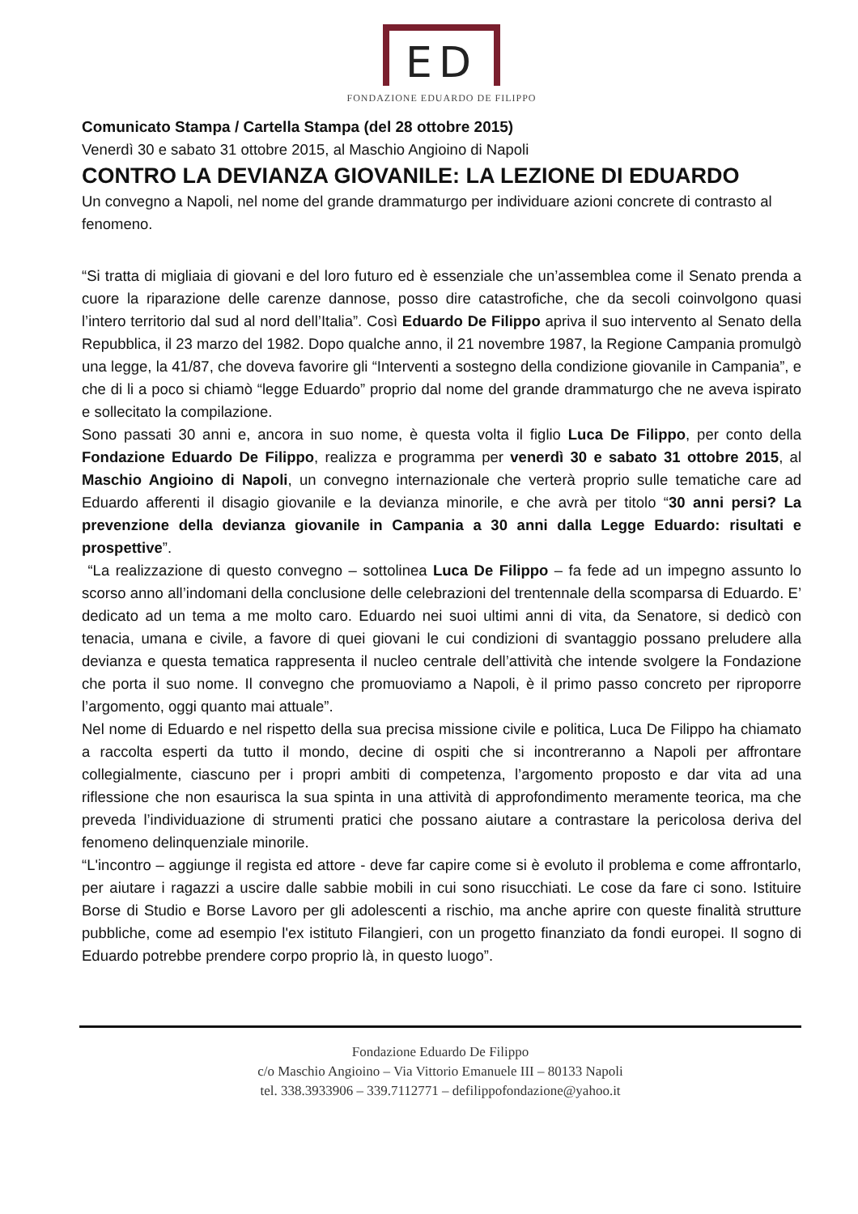ED
FONDAZIONE EDUARDO DE FILIPPO
Comunicato Stampa / Cartella Stampa (del 28 ottobre 2015)
Venerdì 30 e sabato 31 ottobre 2015, al Maschio Angioino di Napoli
CONTRO LA DEVIANZA GIOVANILE: LA LEZIONE DI EDUARDO
Un convegno a Napoli, nel nome del grande drammaturgo per individuare azioni concrete di contrasto al fenomeno.
“Si tratta di migliaia di giovani e del loro futuro ed è essenziale che un’assemblea come il Senato prenda a cuore la riparazione delle carenze dannose, posso dire catastrofiche, che da secoli coinvolgono quasi l’intero territorio dal sud al nord dell’Italia”. Così Eduardo De Filippo apriva il suo intervento al Senato della Repubblica, il 23 marzo del 1982. Dopo qualche anno, il 21 novembre 1987, la Regione Campania promulgò una legge, la 41/87, che doveva favorire gli “Interventi a sostegno della condizione giovanile in Campania”, e che di li a poco si chiamò “legge Eduardo” proprio dal nome del grande drammaturgo che ne aveva ispirato e sollecitato la compilazione.
Sono passati 30 anni e, ancora in suo nome, è questa volta il figlio Luca De Filippo, per conto della Fondazione Eduardo De Filippo, realizza e programma per venerdì 30 e sabato 31 ottobre 2015, al Maschio Angioino di Napoli, un convegno internazionale che verterà proprio sulle tematiche care ad Eduardo afferenti il disagio giovanile e la devianza minorile, e che avrà per titolo “30 anni persi? La prevenzione della devianza giovanile in Campania a 30 anni dalla Legge Eduardo: risultati e prospettive”.
“La realizzazione di questo convegno – sottolinea Luca De Filippo – fa fede ad un impegno assunto lo scorso anno all’indomani della conclusione delle celebrazioni del trentennale della scomparsa di Eduardo. E’ dedicato ad un tema a me molto caro. Eduardo nei suoi ultimi anni di vita, da Senatore, si dedicò con tenacia, umana e civile, a favore di quei giovani le cui condizioni di svantaggio possano preludere alla devianza e questa tematica rappresenta il nucleo centrale dell’attività che intende svolgere la Fondazione che porta il suo nome. Il convegno che promuoviamo a Napoli, è il primo passo concreto per riproporre l’argomento, oggi quanto mai attuale”.
Nel nome di Eduardo e nel rispetto della sua precisa missione civile e politica, Luca De Filippo ha chiamato a raccolta esperti da tutto il mondo, decine di ospiti che si incontreranno a Napoli per affrontare collegialmente, ciascuno per i propri ambiti di competenza, l’argomento proposto e dar vita ad una riflessione che non esaurisca la sua spinta in una attività di approfondimento meramente teorica, ma che preveda l’individuazione di strumenti pratici che possano aiutare a contrastare la pericolosa deriva del fenomeno delinquenziale minorile.
“L'incontro – aggiunge il regista ed attore - deve far capire come si è evoluto il problema e come affrontarlo, per aiutare i ragazzi a uscire dalle sabbie mobili in cui sono risucchiati. Le cose da fare ci sono. Istituire Borse di Studio e Borse Lavoro per gli adolescenti a rischio, ma anche aprire con queste finalità strutture pubbliche, come ad esempio l'ex istituto Filangieri, con un progetto finanziato da fondi europei. Il sogno di Eduardo potrebbe prendere corpo proprio là, in questo luogo”.
Fondazione Eduardo De Filippo
c/o Maschio Angioino – Via Vittorio Emanuele III – 80133 Napoli
tel. 338.3933906 – 339.7112771 – defilippofondazione@yahoo.it